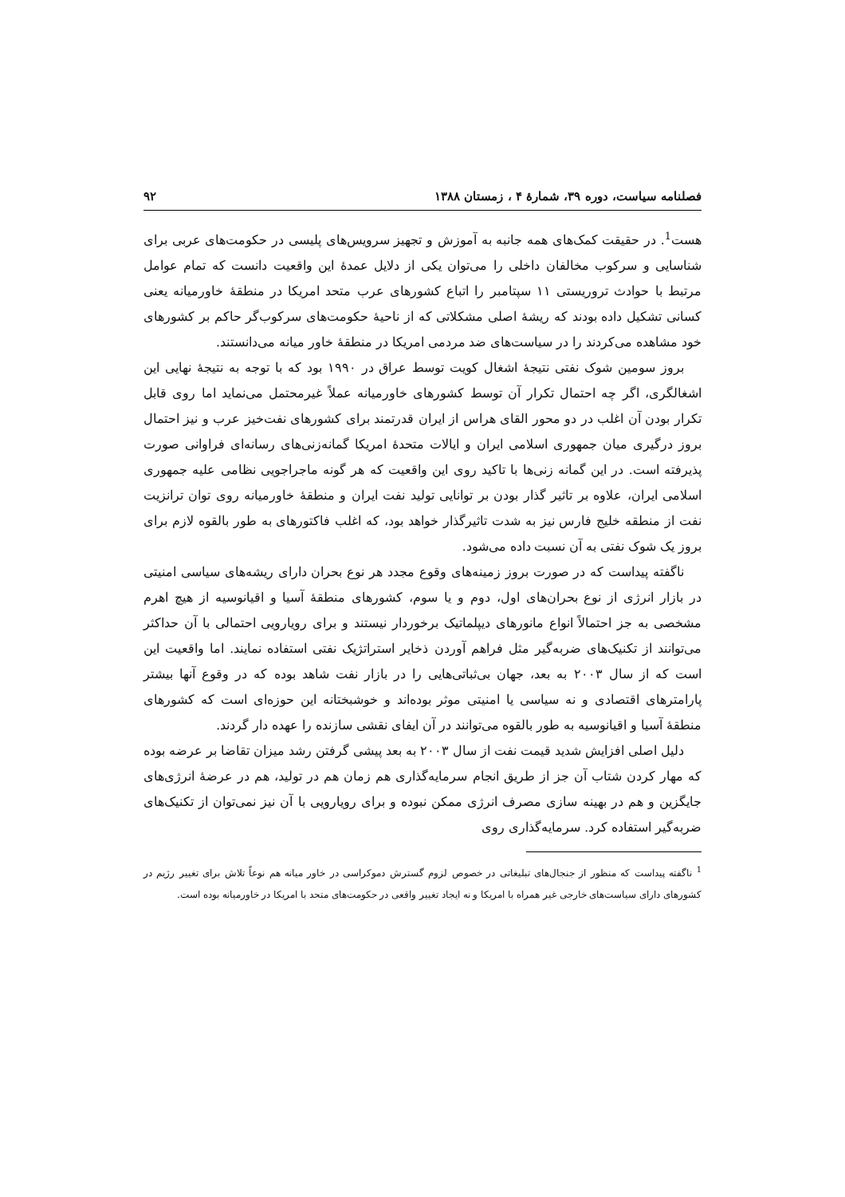فصلنامه سیاست، دوره ۳۹، شمارهٔ ۴ ، زمستان ۱۳۸۸ ۹۲
هست<sup>1</sup>. در حقیقت کمک‌های همه جانبه به آموزش و تجهیز سرویس‌های پلیسی در حکومت‌های عربی برای شناسایی و سرکوب مخالفان داخلی را می‌توان یکی از دلایل عمدهٔ این واقعیت دانست که تمام عوامل مرتبط با حوادث تروریستی ۱۱ سپتامبر را اتباع کشورهای عرب متحد امریکا در منطقهٔ خاورمیانه یعنی کسانی تشکیل داده بودند که ریشهٔ اصلی مشکلاتی که از ناحیهٔ حکومت‌های سرکوب‌گر حاکم بر کشورهای خود مشاهده می‌کردند را در سیاست‌های ضد مردمی امریکا در منطقهٔ خاور میانه می‌دانستند.
بروز سومین شوک نفتی نتیجهٔ اشغال کویت توسط عراق در ۱۹۹۰ بود که با توجه به نتیجهٔ نهایی این اشغالگری، اگر چه احتمال تکرار آن توسط کشورهای خاورمیانه عملاً غیرمحتمل می‌نماید اما روی قابل تکرار بودن آن اغلب در دو محور القای هراس از ایران قدرتمند برای کشورهای نفت‌خیز عرب و نیز احتمال بروز درگیری میان جمهوری اسلامی ایران و ایالات متحدهٔ امریکا گمانه‌زنی‌های رسانه‌ای فراوانی صورت پذیرفته است. در این گمانه زنی‌ها با تاکید روی این واقعیت که هر گونه ماجراجویی نظامی علیه جمهوری اسلامی ایران، علاوه بر تاثیر گذار بودن بر توانایی تولید نفت ایران و منطقهٔ خاورمیانه روی توان ترانزیت نفت از منطقه خلیج فارس نیز به شدت تاثیرگذار خواهد بود، که اغلب فاکتورهای به طور بالقوه لازم برای بروز یک شوک نفتی به آن نسبت داده می‌شود.
ناگفته پیداست که در صورت بروز زمینه‌های وقوع مجدد هر نوع بحران دارای ریشه‌های سیاسی امنیتی در بازار انرژی از نوع بحران‌های اول، دوم و یا سوم، کشورهای منطقهٔ آسیا و اقیانوسیه از هیچ اهرم مشخصی به جز احتمالاً انواع مانورهای دیپلماتیک برخوردار نیستند و برای رویارویی احتمالی با آن حداکثر می‌توانند از تکنیک‌های ضربه‌گیر مثل فراهم آوردن ذخایر استراتژیک نفتی استفاده نمایند. اما واقعیت این است که از سال ۲۰۰۳ به بعد، جهان بی‌ثباتی‌هایی را در بازار نفت شاهد بوده که در وقوع آنها بیشتر پارامترهای اقتصادی و نه سیاسی یا امنیتی موثر بوده‌اند و خوشبختانه این حوزه‌ای است که کشورهای منطقهٔ آسیا و اقیانوسیه به طور بالقوه می‌توانند در آن ایفای نقشی سازنده را عهده دار گردند.
دلیل اصلی افزایش شدید قیمت نفت از سال ۲۰۰۳ به بعد پیشی گرفتن رشد میزان تقاضا بر عرضه بوده که مهار کردن شتاب آن جز از طریق انجام سرمایه‌گذاری هم زمان هم در تولید، هم در عرضهٔ انرژی‌های جایگزین و هم در بهینه سازی مصرف انرژی ممکن نبوده و برای رویارویی با آن نیز نمی‌توان از تکنیک‌های ضربه‌گیر استفاده کرد. سرمایه‌گذاری روی
<sup>1</sup> ناگفته پیداست که منظور از جنجال‌های تبلیغاتی در خصوص لزوم گسترش دموکراسی در خاور میانه هم نوعاً تلاش برای تغییر رژیم در کشورهای دارای سیاست‌های خارجی غیر همراه با امریکا و نه ایجاد تغییر واقعی در حکومت‌های متحد با امریکا در خاورمیانه بوده است.